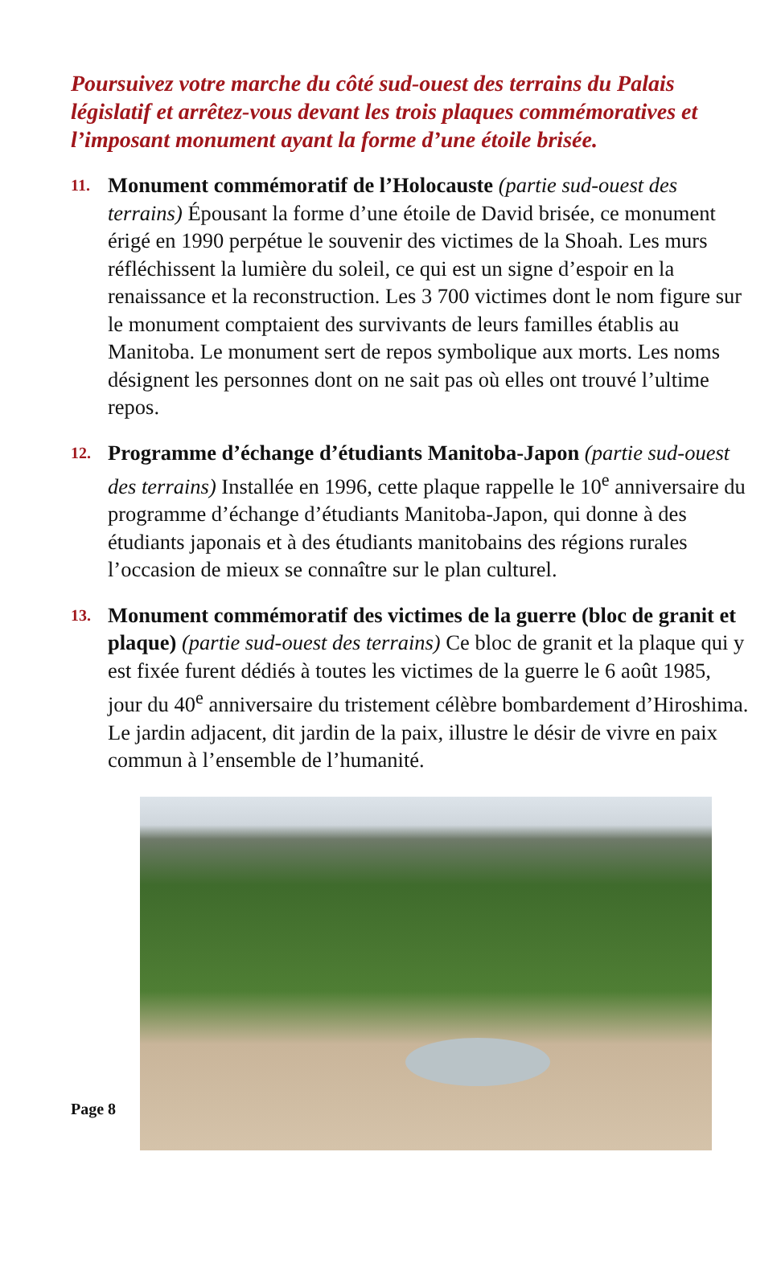Poursuivez votre marche du côté sud-ouest des terrains du Palais législatif et arrêtez-vous devant les trois plaques commémoratives et l’imposant monument ayant la forme d’une étoile brisée.
11.
Monument commémoratif de l’Holocauste (partie sud-ouest des terrains) Épousant la forme d’une étoile de David brisée, ce monument érigé en 1990 perpétue le souvenir des victimes de la Shoah. Les murs réfléchissent la lumière du soleil, ce qui est un signe d’espoir en la renaissance et la reconstruction. Les 3 700 victimes dont le nom figure sur le monument comptaient des survivants de leurs familles établis au Manitoba. Le monument sert de repos symbolique aux morts. Les noms désignent les personnes dont on ne sait pas où elles ont trouvé l’ultime repos.
12.
Programme d’échange d’étudiants Manitoba-Japon (partie sud-ouest des terrains) Installée en 1996, cette plaque rappelle le 10<sup>e</sup> anniversaire du programme d’échange d’étudiants Manitoba-Japon, qui donne à des étudiants japonais et à des étudiants manitobains des régions rurales l’occasion de mieux se connaître sur le plan culturel.
13.
Monument commémoratif des victimes de la guerre (bloc de granit et plaque) (partie sud-ouest des terrains) Ce bloc de granit et la plaque qui y est fixée furent dédiés à toutes les victimes de la guerre le 6 août 1985, jour du 40<sup>e</sup> anniversaire du tristement célèbre bombardement d’Hiroshima. Le jardin adjacent, dit jardin de la paix, illustre le désir de vivre en paix commun à l’ensemble de l’humanité.
Page 8